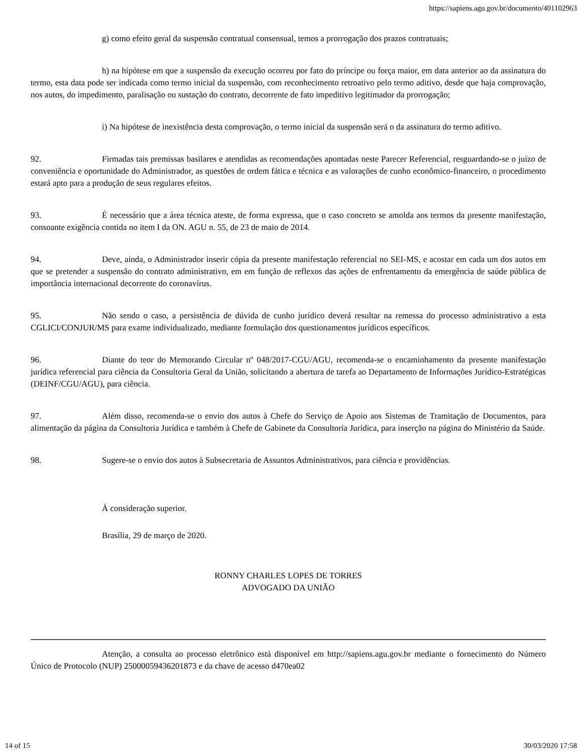https://sapiens.agu.gov.br/documento/401102963
g) como efeito geral da suspensão contratual consensual, temos a prorrogação dos prazos contratuais;
h) na hipótese em que a suspensão da execução ocorreu por fato do príncipe ou força maior, em data anterior ao da assinatura do termo, esta data pode ser indicada como termo inicial da suspensão, com reconhecimento retroativo pelo termo aditivo, desde que haja comprovação, nos autos, do impedimento, paralisação ou sustação do contrato, decorrente de fato impeditivo legitimador da prorrogação;
i) Na hipótese de inexistência desta comprovação, o termo inicial da suspensão será o da assinatura do termo aditivo.
92. Firmadas tais premissas basilares e atendidas as recomendações apontadas neste Parecer Referencial, resguardando-se o juízo de conveniência e oportunidade do Administrador, as questões de ordem fática e técnica e as valorações de cunho econômico-financeiro, o procedimento estará apto para a produção de seus regulares efeitos.
93. É necessário que a área técnica ateste, de forma expressa, que o caso concreto se amolda aos termos da presente manifestação, consoante exigência contida no item I da ON. AGU n. 55, de 23 de maio de 2014.
94. Deve, ainda, o Administrador inserir cópia da presente manifestação referencial no SEI-MS, e acostar em cada um dos autos em que se pretender a suspensão do contrato administrativo, em em função de reflexos das ações de enfrentamento da emergência de saúde pública de importância internacional decorrente do coronavírus.
95. Não sendo o caso, a persistência de dúvida de cunho jurídico deverá resultar na remessa do processo administrativo a esta CGLICI/CONJUR/MS para exame individualizado, mediante formulação dos questionamentos jurídicos específicos.
96. Diante do teor do Memorando Circular nº 048/2017-CGU/AGU, recomenda-se o encaminhamento da presente manifestação jurídica referencial para ciência da Consultoria Geral da União, solicitando a abertura de tarefa ao Departamento de Informações Jurídico-Estratégicas (DEINF/CGU/AGU), para ciência.
97. Além disso, recomenda-se o envio dos autos à Chefe do Serviço de Apoio aos Sistemas de Tramitação de Documentos, para alimentação da página da Consultoria Jurídica e também à Chefe de Gabinete da Consultoria Jurídica, para inserção na página do Ministério da Saúde.
98. Sugere-se o envio dos autos à Subsecretaria de Assuntos Administrativos, para ciência e providências.
À consideração superior.
Brasília, 29 de março de 2020.
RONNY CHARLES LOPES DE TORRES
ADVOGADO DA UNIÃO
Atenção, a consulta ao processo eletrônico está disponível em http://sapiens.agu.gov.br mediante o fornecimento do Número Único de Protocolo (NUP) 25000059436201873 e da chave de acesso d470ea02
14 of 15 30/03/2020 17:58